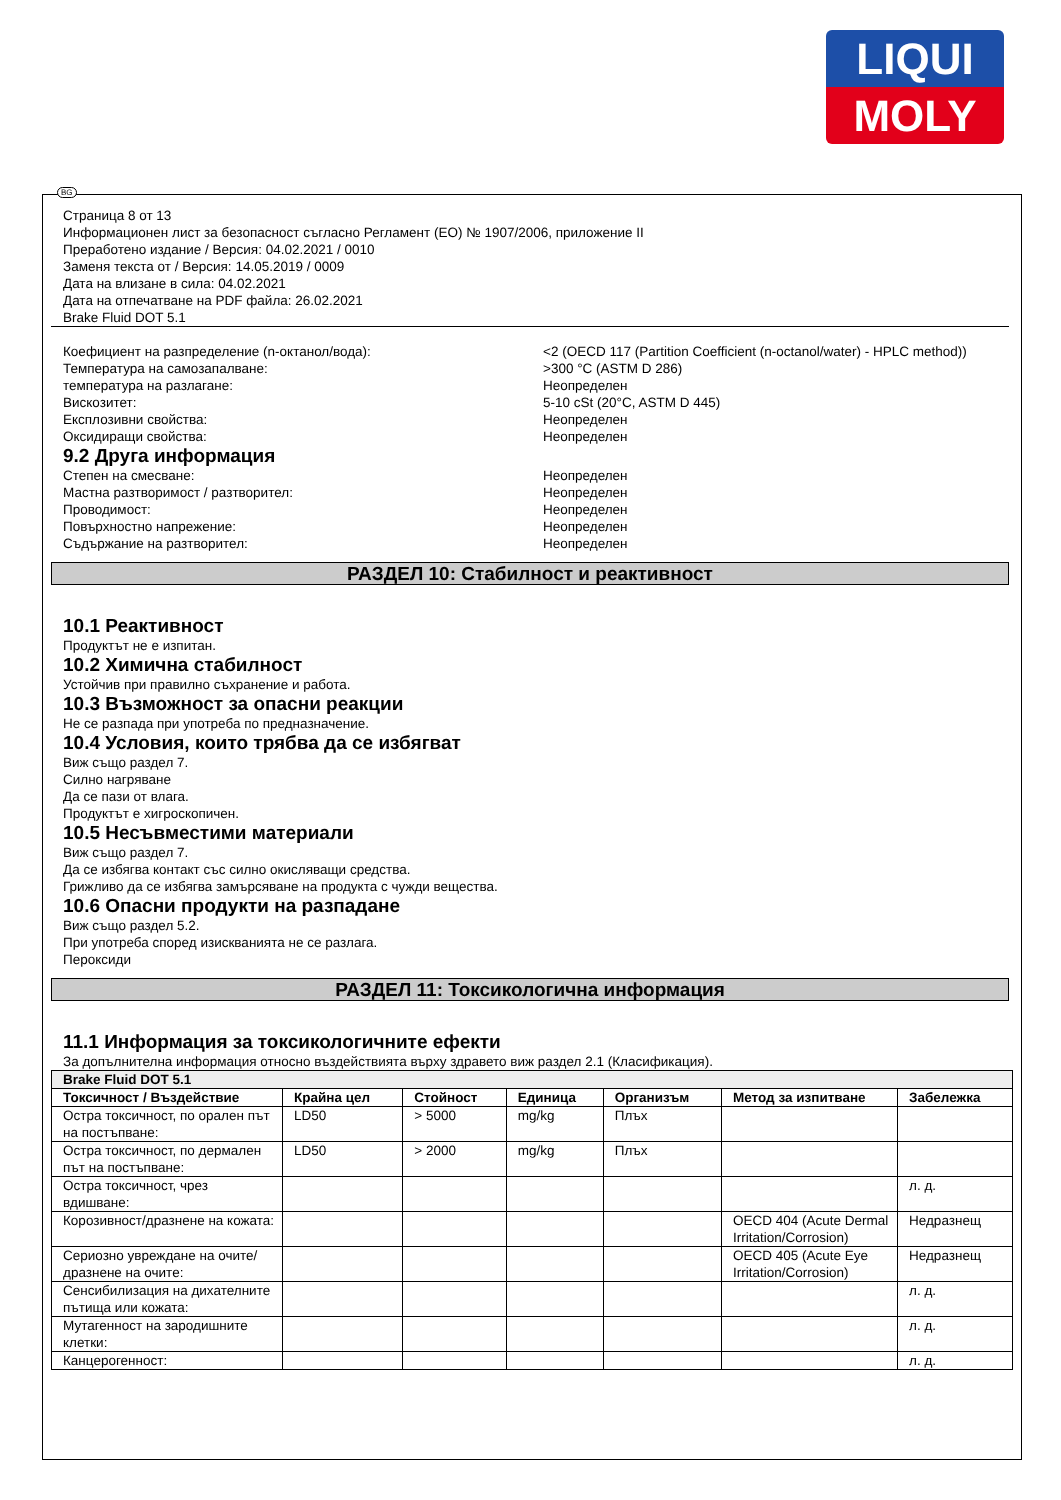LIQUI
MOLY
BG
Страница 8 от 13
Информационен лист за безопасност съгласно Регламент (ЕО) № 1907/2006, приложение II
Преработено издание / Версия: 04.02.2021 / 0010
Заменя текста от / Версия: 14.05.2019 / 0009
Дата на влизане в сила: 04.02.2021
Дата на отпечатване на PDF файла: 26.02.2021
Brake Fluid DOT 5.1
Коефициент на разпределение (n-октанол/вода): <2 (OECD 117 (Partition Coefficient (n-octanol/water) - HPLC method))
Температура на самозапалване: >300 °C (ASTM D 286)
температура на разлагане: Неопределен
Вискозитет: 5-10 cSt (20°C, ASTM D 445)
Експлозивни свойства: Неопределен
Оксидиращи свойства: Неопределен
9.2 Друга информация
Степен на смесване: Неопределен
Мастна разтворимост / разтворител: Неопределен
Проводимост: Неопределен
Повърхностно напрежение: Неопределен
Съдържание на разтворител: Неопределен
РАЗДЕЛ 10: Стабилност и реактивност
10.1 Реактивност
Продуктът не е изпитан.
10.2 Химична стабилност
Устойчив при правилно съхранение и работа.
10.3 Възможност за опасни реакции
Не се разпада при употреба по предназначение.
10.4 Условия, които трябва да се избягват
Виж също раздел 7.
Силно нагряване
Да се пази от влага.
Продуктът е хигроскопичен.
10.5 Несъвместими материали
Виж също раздел 7.
Да се избягва контакт със силно окисляващи средства.
Грижливо да се избягва замърсяване на продукта с чужди вещества.
10.6 Опасни продукти на разпадане
Виж също раздел 5.2.
При употреба според изискванията не се разлага.
Пероксиди
РАЗДЕЛ 11: Токсикологична информация
11.1 Информация за токсикологичните ефекти
За допълнителна информация относно въздействията върху здравето виж раздел 2.1 (Класификация).
| Brake Fluid DOT 5.1 | | | | | | |
| --- | --- | --- | --- | --- | --- | --- |
| Токсичност / Въздействие | Крайна цел | Стойност | Единица | Организъм | Метод за изпитване | Забележка |
| Остра токсичност, по орален път на постъпване: | LD50 | > 5000 | mg/kg | Плъх | | |
| Остра токсичност, по дермален път на постъпване: | LD50 | > 2000 | mg/kg | Плъх | | |
| Остра токсичност, чрез вдишване: | | | | | | л. д. |
| Корозивност/дразнене на кожата: | | | | | OECD 404 (Acute Dermal Irritation/Corrosion) | Недразнещ |
| Сериозно увреждане на очите/дразнене на очите: | | | | | OECD 405 (Acute Eye Irritation/Corrosion) | Недразнещ |
| Сенсибилизация на дихателните пътища или кожата: | | | | | | л. д. |
| Мутагенност на зародишните клетки: | | | | | | л. д. |
| Канцерогенност: | | | | | | л. д. |